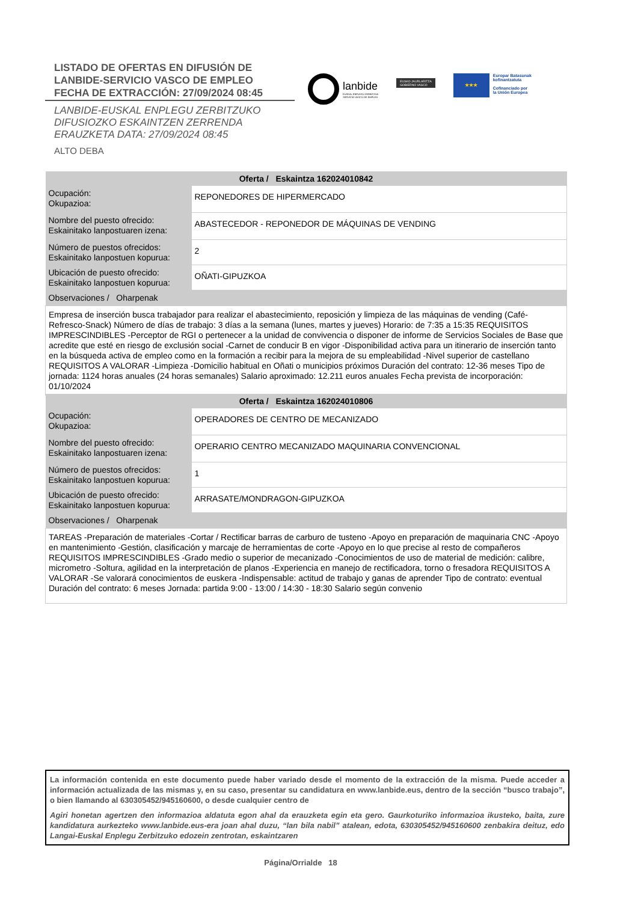LISTADO DE OFERTAS EN DIFUSIÓN DE
LANBIDE-SERVICIO VASCO DE EMPLEO
FECHA DE EXTRACCIÓN: 27/09/2024 08:45
LANBIDE-EUSKAL ENPLEGU ZERBITZUKO
DIFUSIOZKO ESKAINTZEN ZERRENDA
ERAUZKETA DATA: 27/09/2024 08:45
ALTO DEBA
lanbide
EUSKAL ENPLEGU ZERBITZUA
SERVICIO VASCO DE EMPLEO
EUSKO JAURLARITZA
GOBIERNO VASCO
★★★
Europar Batasunak
kofinantzatuta
Cofinanciado por
la Unión Europea
| Oferta / Eskaintza 162024010842 | |
| --- | --- |
| Ocupación: Okupazioa: | REPONEDORES DE HIPERMERCADO |
| Nombre del puesto ofrecido: Eskainitako lanpostuaren izena: | ABASTECEDOR - REPONEDOR DE MÁQUINAS DE VENDING |
| Número de puestos ofrecidos: Eskainitako lanpostuen kopurua: | 2 |
| Ubicación de puesto ofrecido: Eskainitako lanpostuen kopurua: | OÑATI-GIPUZKOA |
| Observaciones / Oharpenak | |
| Empresa de inserción busca trabajador para realizar el abastecimiento, reposición y limpieza de las máquinas de vending (Café-Refresco-Snack) Número de días de trabajo: 3 días a la semana (lunes, martes y jueves) Horario: de 7:35 a 15:35 REQUISITOS IMPRESCINDIBLES -Perceptor de RGI o pertenecer a la unidad de convivencia o disponer de informe de Servicios Sociales de Base que acredite que esté en riesgo de exclusión social -Carnet de conducir B en vigor -Disponibilidad activa para un itinerario de inserción tanto en la búsqueda activa de empleo como en la formación a recibir para la mejora de su empleabilidad -Nivel superior de castellano REQUISITOS A VALORAR -Limpieza -Domicilio habitual en Oñati o municipios próximos Duración del contrato: 12-36 meses Tipo de jornada: 1124 horas anuales (24 horas semanales) Salario aproximado: 12.211 euros anuales Fecha prevista de incorporación: 01/10/2024 | |
| Oferta / Eskaintza 162024010806 | |
| --- | --- |
| Ocupación: Okupazioa: | OPERADORES DE CENTRO DE MECANIZADO |
| Nombre del puesto ofrecido: Eskainitako lanpostuaren izena: | OPERARIO CENTRO MECANIZADO MAQUINARIA CONVENCIONAL |
| Número de puestos ofrecidos: Eskainitako lanpostuen kopurua: | 1 |
| Ubicación de puesto ofrecido: Eskainitako lanpostuen kopurua: | ARRASATE/MONDRAGON-GIPUZKOA |
| Observaciones / Oharpenak | |
| TAREAS -Preparación de materiales -Cortar / Rectificar barras de carburo de tusteno -Apoyo en preparación de maquinaria CNC -Apoyo en mantenimiento -Gestión, clasificación y marcaje de herramientas de corte -Apoyo en lo que precise al resto de compañeros REQUISITOS IMPRESCINDIBLES -Grado medio o superior de mecanizado -Conocimientos de uso de material de medición: calibre, micrometro -Soltura, agilidad en la interpretación de planos -Experiencia en manejo de rectificadora, torno o fresadora REQUISITOS A VALORAR -Se valorará conocimientos de euskera -Indispensable: actitud de trabajo y ganas de aprender Tipo de contrato: eventual Duración del contrato: 6 meses Jornada: partida 9:00 - 13:00 / 14:30 - 18:30 Salario según convenio | |
La información contenida en este documento puede haber variado desde el momento de la extracción de la misma. Puede acceder a información actualizada de las mismas y, en su caso, presentar su candidatura en www.lanbide.eus, dentro de la sección “busco trabajo”, o bien llamando al 630305452/945160600, o desde cualquier centro de
Agiri honetan agertzen den informazioa aldatuta egon ahal da erauzketa egin eta gero. Gaurkoturiko informazioa ikusteko, baita, zure kandidatura aurkezteko www.lanbide.eus-era joan ahal duzu, “lan bila nabil” atalean, edota, 630305452/945160600 zenbakira deituz, edo Langai-Euskal Enplegu Zerbitzuko edozein zentrotan, eskaintzaren
Página/Orrialde 18